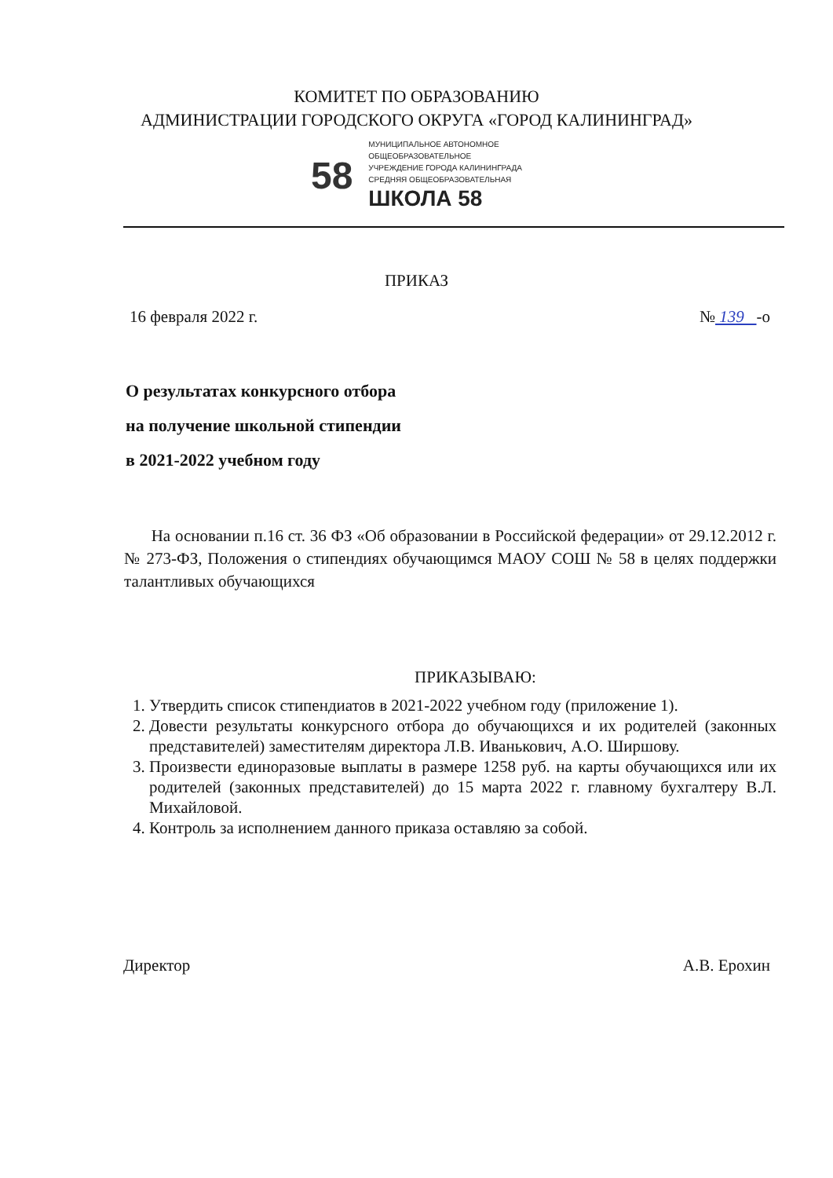КОМИТЕТ ПО ОБРАЗОВАНИЮ
АДМИНИСТРАЦИИ ГОРОДСКОГО ОКРУГА «ГОРОД КАЛИНИНГРАД»
58
МУНИЦИПАЛЬНОЕ АВТОНОМНОЕ
ОБЩЕОБРАЗОВАТЕЛЬНОЕ
УЧРЕЖДЕНИЕ ГОРОДА КАЛИНИНГРАДА
СРЕДНЯЯ ОБЩЕОБРАЗОВАТЕЛЬНАЯ
ШКОЛА 58
ПРИКАЗ
16 февраля 2022 г. № 139 -о
О результатах конкурсного отбора
на получение школьной стипендии
в 2021-2022 учебном году
На основании п.16 ст. 36 ФЗ «Об образовании в Российской федерации» от 29.12.2012 г. № 273-ФЗ, Положения о стипендиях обучающимся МАОУ СОШ № 58 в целях поддержки талантливых обучающихся
ПРИКАЗЫВАЮ:
1. Утвердить список стипендиатов в 2021-2022 учебном году (приложение 1).
2. Довести результаты конкурсного отбора до обучающихся и их родителей (законных представителей) заместителям директора Л.В. Иванькович, А.О. Ширшову.
3. Произвести единоразовые выплаты в размере 1258 руб. на карты обучающихся или их родителей (законных представителей) до 15 марта 2022 г. главному бухгалтеру В.Л. Михайловой.
4. Контроль за исполнением данного приказа оставляю за собой.
Директор А.В. Ерохин